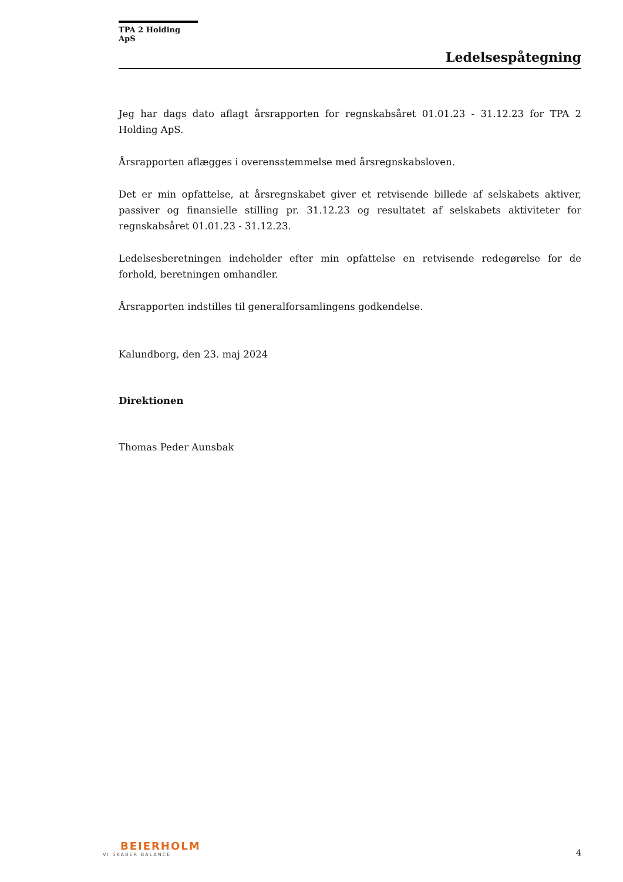TPA 2 Holding ApS
Ledelsespåtegning
Jeg har dags dato aflagt årsrapporten for regnskabsåret 01.01.23 - 31.12.23 for TPA 2 Holding ApS.
Årsrapporten aflægges i overensstemmelse med årsregnskabsloven.
Det er min opfattelse, at årsregnskabet giver et retvisende billede af selskabets aktiver, passiver og finansielle stilling pr. 31.12.23 og resultatet af selskabets aktiviteter for regnskabsåret 01.01.23 - 31.12.23.
Ledelsesberetningen indeholder efter min opfattelse en retvisende redegørelse for de forhold, beretningen omhandler.
Årsrapporten indstilles til generalforsamlingens godkendelse.
Kalundborg, den 23. maj 2024
Direktionen
Thomas Peder Aunsbak
BEIERHOLM
VI SKABER BALANCE
4